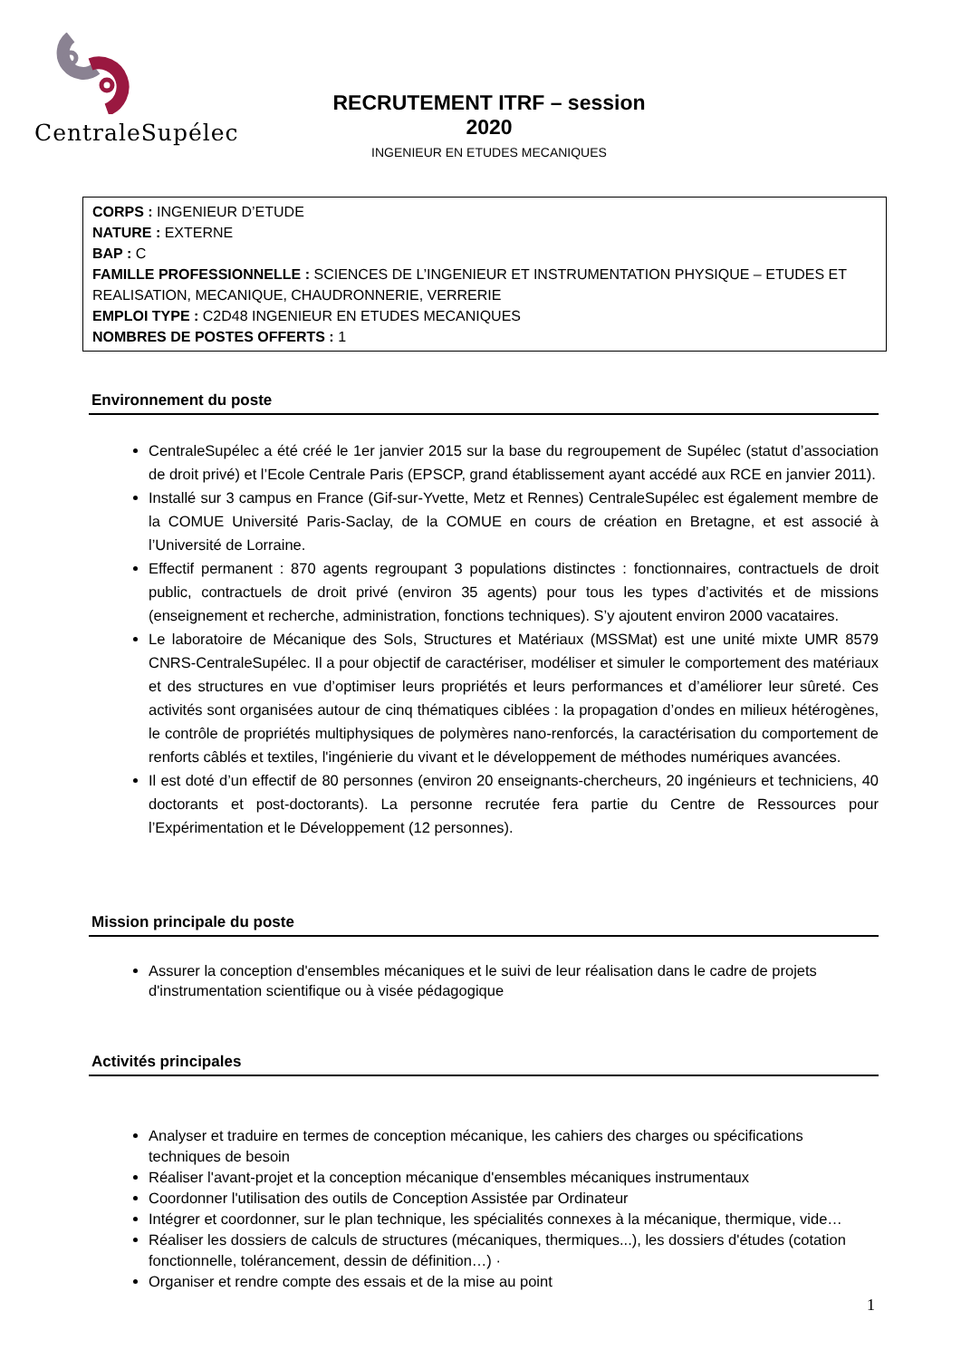CentraleSupélec
RECRUTEMENT ITRF – session 2020
INGENIEUR EN ETUDES MECANIQUES
CORPS : INGENIEUR D’ETUDE
NATURE : EXTERNE
BAP : C
FAMILLE PROFESSIONNELLE : SCIENCES DE L’INGENIEUR ET INSTRUMENTATION PHYSIQUE – ETUDES ET REALISATION, MECANIQUE, CHAUDRONNERIE, VERRERIE
EMPLOI TYPE : C2D48 INGENIEUR EN ETUDES MECANIQUES
NOMBRES DE POSTES OFFERTS : 1
Environnement du poste
CentraleSupélec a été créé le 1er janvier 2015 sur la base du regroupement de Supélec (statut d’association de droit privé) et l’Ecole Centrale Paris (EPSCP, grand établissement ayant accédé aux RCE en janvier 2011).
Installé sur 3 campus en France (Gif-sur-Yvette, Metz et Rennes) CentraleSupélec est également membre de la COMUE Université Paris-Saclay, de la COMUE en cours de création en Bretagne, et est associé à l’Université de Lorraine.
Effectif permanent : 870 agents regroupant 3 populations distinctes : fonctionnaires, contractuels de droit public, contractuels de droit privé (environ 35 agents) pour tous les types d’activités et de missions (enseignement et recherche, administration, fonctions techniques). S’y ajoutent environ 2000 vacataires.
Le laboratoire de Mécanique des Sols, Structures et Matériaux (MSSMat) est une unité mixte UMR 8579 CNRS-CentraleSupélec. Il a pour objectif de caractériser, modéliser et simuler le comportement des matériaux et des structures en vue d’optimiser leurs propriétés et leurs performances et d’améliorer leur sûreté. Ces activités sont organisées autour de cinq thématiques ciblées : la propagation d’ondes en milieux hétérogènes, le contrôle de propriétés multiphysiques de polymères nano-renforcés, la caractérisation du comportement de renforts câblés et textiles, l'ingénierie du vivant et le développement de méthodes numériques avancées.
Il est doté d’un effectif de 80 personnes (environ 20 enseignants-chercheurs, 20 ingénieurs et techniciens, 40 doctorants et post-doctorants). La personne recrutée fera partie du Centre de Ressources pour l’Expérimentation et le Développement (12 personnes).
Mission principale du poste
Assurer la conception d'ensembles mécaniques et le suivi de leur réalisation dans le cadre de projets d'instrumentation scientifique ou à visée pédagogique
Activités principales
Analyser et traduire en termes de conception mécanique, les cahiers des charges ou spécifications techniques de besoin
Réaliser l'avant-projet et la conception mécanique d'ensembles mécaniques instrumentaux
Coordonner l'utilisation des outils de Conception Assistée par Ordinateur
Intégrer et coordonner, sur le plan technique, les spécialités connexes à la mécanique, thermique, vide…
Réaliser les dossiers de calculs de structures (mécaniques, thermiques...), les dossiers d'études (cotation fonctionnelle, tolérancement, dessin de définition…) ·
Organiser et rendre compte des essais et de la mise au point
1